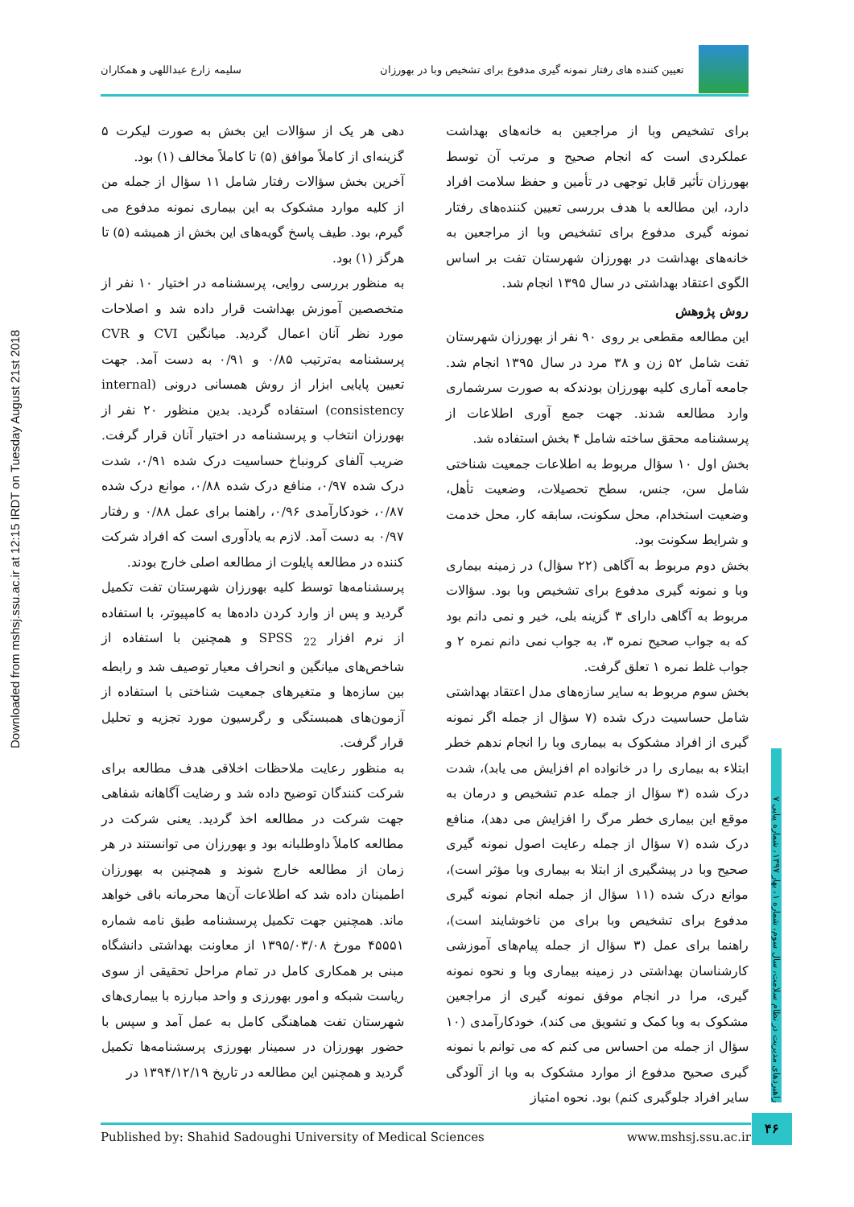Downloaded from mshsj.ssu.ac.ir at 12:15 IRDT on Tuesday August 21st 2018
تعیین کننده های رفتار نمونه گیری مدفوع برای تشخیص وبا در بهورزان
سلیمه زارع عبداللهی و همکاران
برای تشخیص وبا از مراجعین به خانه‌های بهداشت عملکردی است که انجام صحیح و مرتب آن توسط بهورزان تأثیر قابل توجهی در تأمین و حفظ سلامت افراد دارد، این مطالعه با هدف بررسی تعیین کننده‌های رفتار نمونه گیری مدفوع برای تشخیص وبا از مراجعین به خانه‌های بهداشت در بهورزان شهرستان تفت بر اساس الگوی اعتقاد بهداشتی در سال ۱۳۹۵ انجام شد.
روش پژوهش
این مطالعه مقطعی بر روی ۹۰ نفر از بهورزان شهرستان تفت شامل ۵۲ زن و ۳۸ مرد در سال ۱۳۹۵ انجام شد. جامعه آماری کلیه بهورزان بودندکه به صورت سرشماری وارد مطالعه شدند. جهت جمع آوری اطلاعات از پرسشنامه محقق ساخته شامل ۴ بخش استفاده شد.
بخش اول ۱۰ سؤال مربوط به اطلاعات جمعیت شناختی شامل سن، جنس، سطح تحصیلات، وضعیت تأهل، وضعیت استخدام، محل سکونت، سابقه کار، محل خدمت و شرایط سکونت بود.
بخش دوم مربوط به آگاهی (۲۲ سؤال) در زمینه بیماری وبا و نمونه گیری مدفوع برای تشخیص وبا بود. سؤالات مربوط به آگاهی دارای ۳ گزینه بلی، خیر و نمی دانم بود که به جواب صحیح نمره ۳، به جواب نمی دانم نمره ۲ و جواب غلط نمره ۱ تعلق گرفت.
بخش سوم مربوط به سایر سازه‌های مدل اعتقاد بهداشتی شامل حساسیت درک شده (۷ سؤال از جمله اگر نمونه گیری از افراد مشکوک به بیماری وبا را انجام ندهم خطر ابتلاء به بیماری را در خانواده ام افزایش می یابد)، شدت درک شده (۳ سؤال از جمله عدم تشخیص و درمان به موقع این بیماری خطر مرگ را افزایش می دهد)، منافع درک شده (۷ سؤال از جمله رعایت اصول نمونه گیری صحیح وبا در پیشگیری از ابتلا به بیماری وبا مؤثر است)، موانع درک شده (۱۱ سؤال از جمله انجام نمونه گیری مدفوع برای تشخیص وبا برای من ناخوشایند است)، راهنما برای عمل (۳ سؤال از جمله پیام‌های آموزشی کارشناسان بهداشتی در زمینه بیماری وبا و نحوه نمونه گیری، مرا در انجام موفق نمونه گیری از مراجعین مشکوک به وبا کمک و تشویق می کند)، خودکارآمدی (۱۰ سؤال از جمله من احساس می کنم که می توانم با نمونه گیری صحیح مدفوع از موارد مشکوک به وبا از آلودگی سایر افراد جلوگیری کنم) بود. نحوه امتیاز
دهی هر یک از سؤالات این بخش به صورت لیکرت ۵ گزینه‌ای از کاملاً موافق (۵) تا کاملاً مخالف (۱) بود.
آخرین بخش سؤالات رفتار شامل ۱۱ سؤال از جمله من از کلیه موارد مشکوک به این بیماری نمونه مدفوع می گیرم، بود. طیف پاسخ گویه‌های این بخش از همیشه (۵) تا هرگز (۱) بود.
به منظور بررسی روایی، پرسشنامه در اختیار ۱۰ نفر از متخصصین آموزش بهداشت قرار داده شد و اصلاحات مورد نظر آنان اعمال گردید. میانگین CVI و CVR پرسشنامه به‌ترتیب ۰/۸۵ و ۰/۹۱ به دست آمد. جهت تعیین پایایی ابزار از روش همسانی درونی (internal consistency) استفاده گردید. بدین منظور ۲۰ نفر از بهورزان انتخاب و پرسشنامه در اختیار آنان قرار گرفت. ضریب آلفای کرونباخ حساسیت درک شده ۰/۹۱، شدت درک شده ۰/۹۷، منافع درک شده ۰/۸۸، موانع درک شده ۰/۸۷، خودکارآمدی ۰/۹۶، راهنما برای عمل ۰/۸۸ و رفتار ۰/۹۷ به دست آمد. لازم به یادآوری است که افراد شرکت کننده در مطالعه پایلوت از مطالعه اصلی خارج بودند.
پرسشنامه‌ها توسط کلیه بهورزان شهرستان تفت تکمیل گردید و پس از وارد کردن داده‌ها به کامپیوتر، با استفاده از نرم افزار SPSS <sub>22</sub> و همچنین با استفاده از شاخص‌های میانگین و انحراف معیار توصیف شد و رابطه بین سازه‌ها و متغیرهای جمعیت شناختی با استفاده از آزمون‌های همبستگی و رگرسیون مورد تجزیه و تحلیل قرار گرفت.
به منظور رعایت ملاحظات اخلاقی هدف مطالعه برای شرکت کنندگان توضیح داده شد و رضایت آگاهانه شفاهی جهت شرکت در مطالعه اخذ گردید. یعنی شرکت در مطالعه کاملاً داوطلبانه بود و بهورزان می توانستند در هر زمان از مطالعه خارج شوند و همچنین به بهورزان اطمینان داده شد که اطلاعات آن‌ها محرمانه باقی خواهد ماند. همچنین جهت تکمیل پرسشنامه طبق نامه شماره ۴۵۵۵۱ مورخ ۱۳۹۵/۰۳/۰۸ از معاونت بهداشتی دانشگاه مبنی بر همکاری کامل در تمام مراحل تحقیقی از سوی ریاست شبکه و امور بهورزی و واحد مبارزه با بیماری‌های شهرستان تفت هماهنگی کامل به عمل آمد و سپس با حضور بهورزان در سمینار بهورزی پرسشنامه‌ها تکمیل گردید و همچنین این مطالعه در تاریخ ۱۳۹۴/۱۲/۱۹ در
راهبردهای مدیریت در نظام سلامت، سال سوم، شماره ۱، بهار ۱۳۹۷، شماره پیاپی ۷
Published by: Shahid Sadoughi University of Medical Sciences www.mshsj.ssu.ac.ir
۴۶